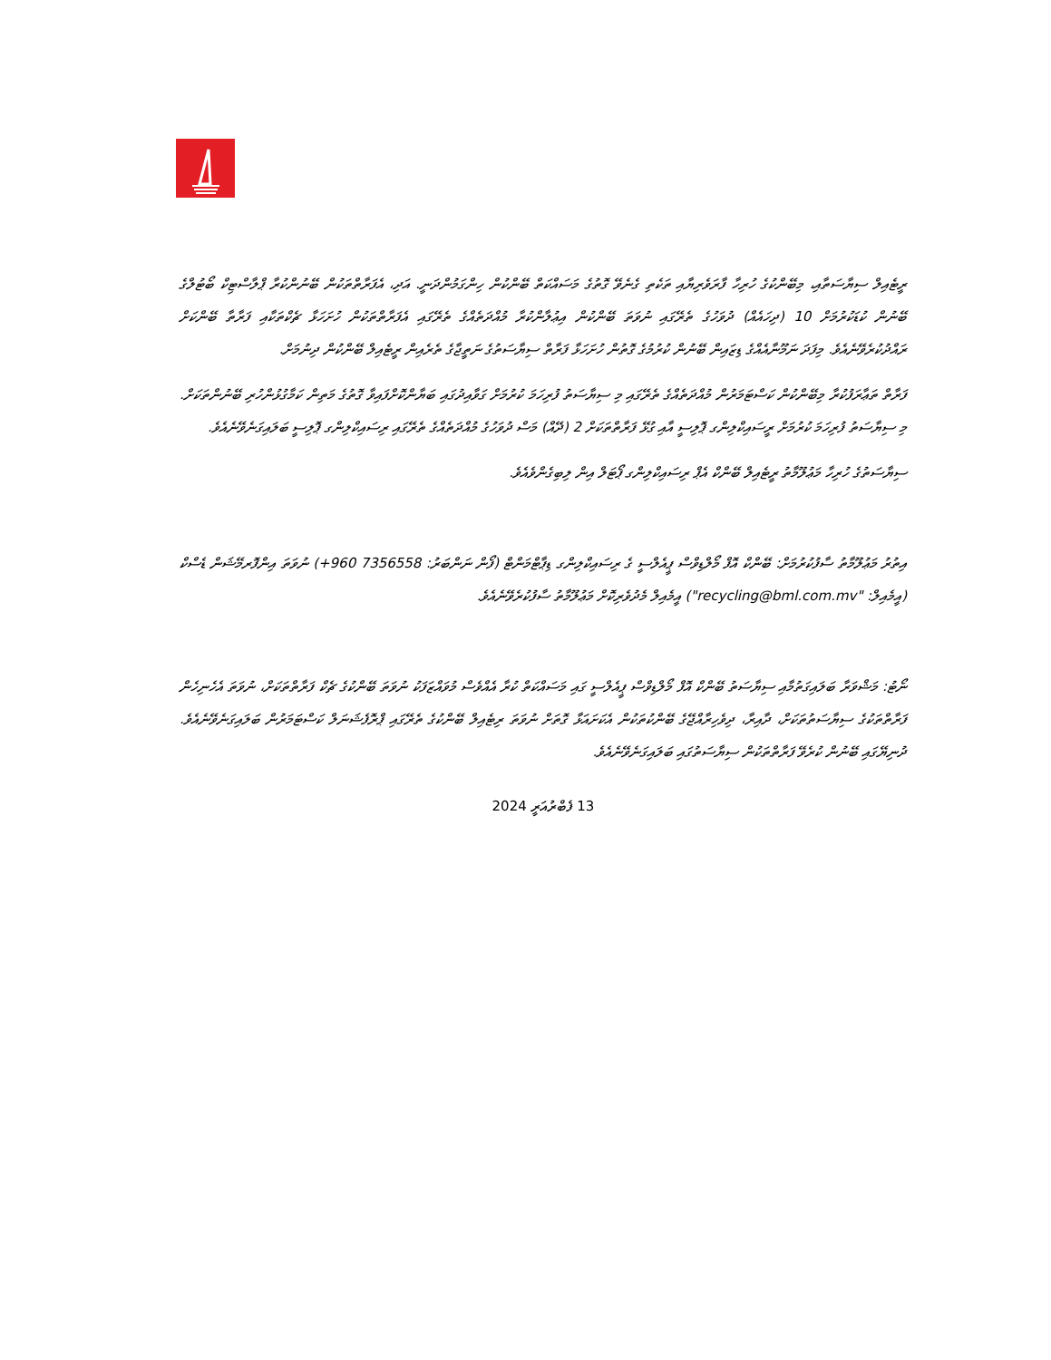ރީޓެއިލް ސިޔާސަތާއި، މިބޭންކުގެ ހުރިހާ ފާރަވެރިޔާއި ތަކެތި ގެނެވޭ ގޮތުގެ މަސައްކަތް ބޭންކުން ހިންގަމުންދަނީ. އަދި، އެފަރާތްތަކުން ބޭނުންކުރާ ޕްލާސްޓިކް ބޯޓުލްގެ ބޭނުން ކުޑަކުރުމަށް 10 (ދިހައެއް) ދުވަހުގެ ތެރޭގައި ނުވަތަ ބޭންކުން އިޢުލާންކުރާ މުއްދަތެއްގެ ތެރޭގައި އެފަރާތްތަކުން ހުށަހަޅާ ޗެކްތަކާއި ފަރާތާ ބޭންކަށް ރައްދުކުރެވޭނެއެވެ. މިފަދަ ނަމޫނާއެއްގެ ޑިޒައިން ބޭނުން ކުރުމުގެ ގޮތުން ހުށަހަޅާ ފަރާތް ސިޔާސަތުގެ ނަތީޖާގެ ތެރެއިން ރީޓެއިލް ބޭންކުން ދިނުމަށް.
ފަރާތް ތަޢާރަފުކުރާ މިބޭންކުން ކަސްޓަމަރުން މުއްދަތެއްގެ ތެރޭގައި މި ސިޔާސަތު ފުރިހަމަ ކުރުމަށް ގަވާއިދުގައި ބަޔާންކޮށްފައިވާ ގޮތުގެ މަތިން ކަމާގުޅުންހުރި ބޭނުންތަކަށް. މި ސިޔާސަތު ފުރިހަމަ ކުރުމަށް ރީސައިކްލިންގ ޕޮލިސީ އާއި ގުޅޭ ފަރާތްތަކަށް 2 (ދޭއް) މަސް ދުވަހުގެ މުއްދަތެއްގެ ތެރޭގައި ރިސައިކްލިންގ ޕޮލިސީ ބަލައިގަނެވޭނެއެވެ.
ސިޔާސަތުގެ ހުރިހާ މަޢުލޫމާތު ރީޓެއިލް ބޭންކް އެޕް ރިސައިކްލިންގ ޕޯޓަލް އިން ލިބިގެންވެއެވެ.
އިތުރު މަޢުލޫމާތު ސާފުކުރުމަށް: ބޭންކް އޮފް މޯލްޑިވްސް ޕީއެލްސީ ގެ ރިސައިކްލިންގ ޑިޕާޓްމަންޓް (ފޯން ނަންބަރު: 7356558 960+) ނުވަތަ އިންފޮރމޭޝަން ޑެސްކް (އީމެއިލް: "recycling@bml.com.mv") އީމެއިލް މެދުވެރިކޮށް މަޢުލޫމާތު ސާފުކުރެވޭނެއެވެ.
ނޯޓު: މަޝްވަރާ ބަލައިގަތުމާއި ސިޔާސަތު ބޭންކް އޮފް މޯލްޑިވްސް ޕީއެލްސީ ގައި މަސައްކަތް ކުރާ އެއްވެސް މުވައްޒަފަކު ނުވަތަ ބޭންކުގެ ޗެކް ފަރާތްތަކަށް، ނުވަތަ އެހެނިހެން ފަރާތްތަކުގެ ސިޔާސަތުތަކަށް، ދާއިރާ، ދިވެހިރާއްޖޭގެ ބޭންކުތަކުން އެކަށައަޅާ ގޮތަށް ނުވަތަ ރިޓެއިލް ބޭންކުގެ ތެރޭގައި ޕްރޮފެޝަނަލް ކަސްޓަމަރުން ބަލައިގަނެވޭނެއެވެ. ދުނިޔޭގައި ބޭނުން ކުރެވޭ ފަރާތްތަކުން ސިޔާސަތުގައި ބަލައިގަނެވޭނެއެވެ.
13 ފެބްރުއަރީ 2024